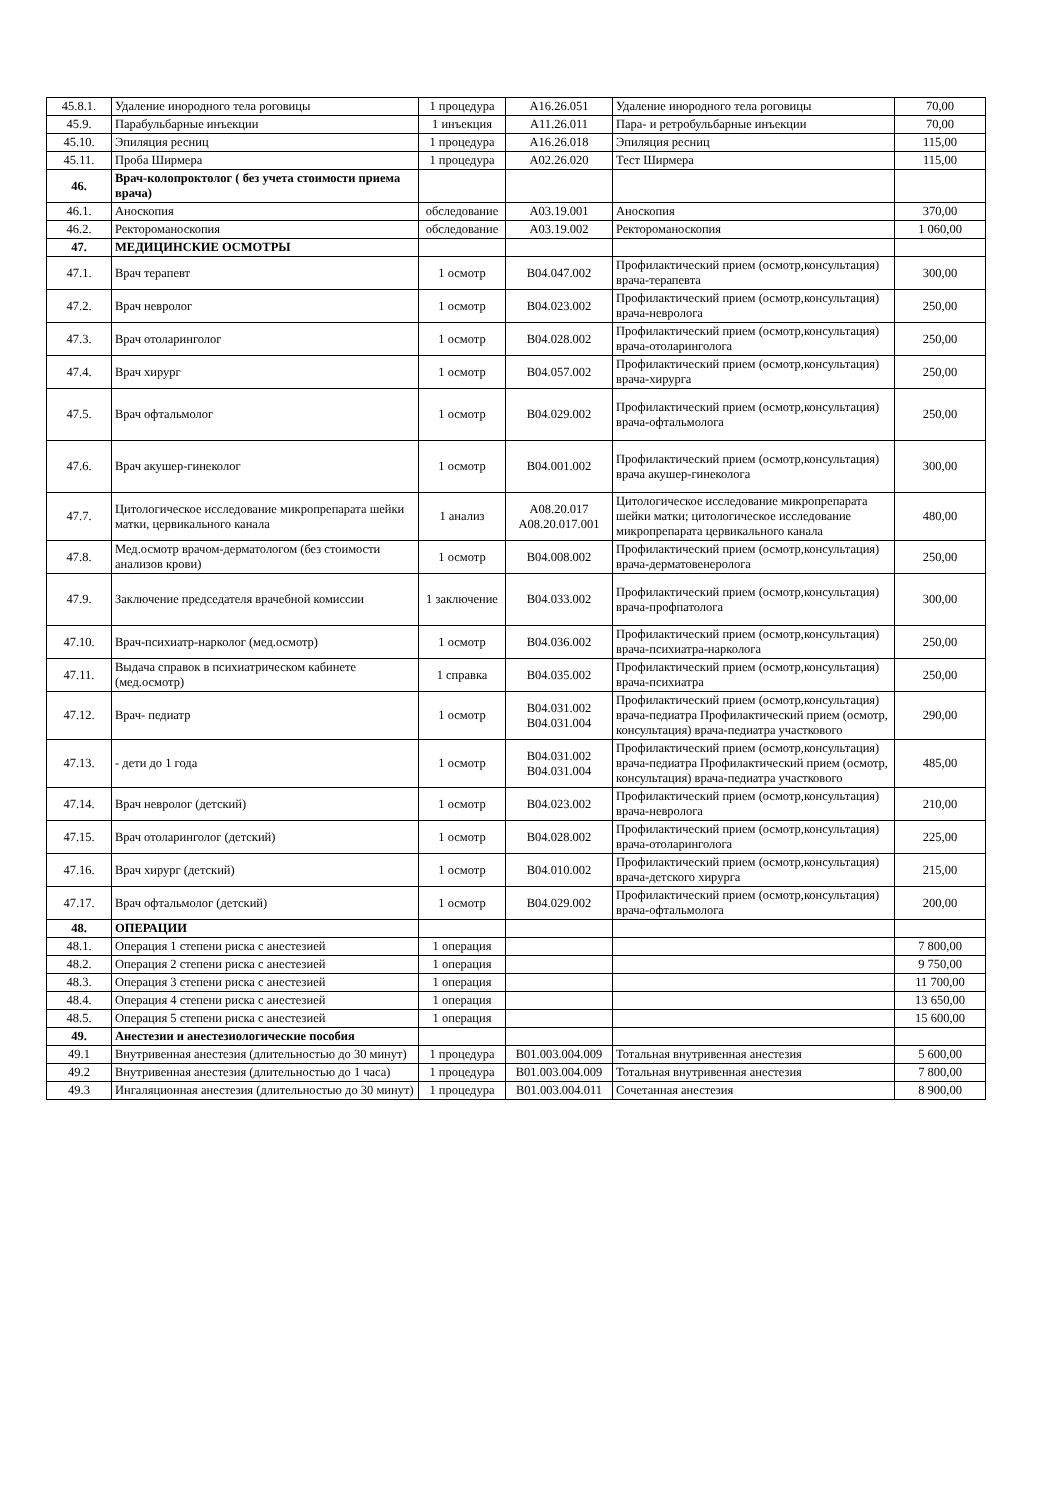| 45.8.1. | Удаление инородного тела роговицы | 1 процедура | A16.26.051 | Удаление инородного тела роговицы | 70,00 |
| 45.9. | Парабульбарные инъекции | 1 инъекция | A11.26.011 | Пара- и ретробульбарные инъекции | 70,00 |
| 45.10. | Эпиляция ресниц | 1 процедура | A16.26.018 | Эпиляция ресниц | 115,00 |
| 45.11. | Проба Ширмера | 1 процедура | A02.26.020 | Тест Ширмера | 115,00 |
| 46. | Врач-колопроктолог ( без учета стоимости приема врача) | | | | |
| 46.1. | Аноскопия | обследование | A03.19.001 | Аноскопия | 370,00 |
| 46.2. | Ректороманоскопия | обследование | A03.19.002 | Ректороманоскопия | 1 060,00 |
| 47. | МЕДИЦИНСКИЕ ОСМОТРЫ | | | | |
| 47.1. | Врач терапевт | 1 осмотр | B04.047.002 | Профилактический прием (осмотр,консультация) врача-терапевта | 300,00 |
| 47.2. | Врач невролог | 1 осмотр | B04.023.002 | Профилактический прием (осмотр,консультация) врача-невролога | 250,00 |
| 47.3. | Врач отоларинголог | 1 осмотр | B04.028.002 | Профилактический прием (осмотр,консультация) врача-отоларинголога | 250,00 |
| 47.4. | Врач хирург | 1 осмотр | B04.057.002 | Профилактический прием (осмотр,консультация) врача-хирурга | 250,00 |
| 47.5. | Врач офтальмолог | 1 осмотр | B04.029.002 | Профилактический прием (осмотр,консультация) врача-офтальмолога | 250,00 |
| 47.6. | Врач акушер-гинеколог | 1 осмотр | B04.001.002 | Профилактический прием (осмотр,консультация) врача акушер-гинеколога | 300,00 |
| 47.7. | Цитологическое исследование микропрепарата шейки матки, цервикального канала | 1 анализ | A08.20.017 A08.20.017.001 | Цитологическое исследование микропрепарата шейки матки; цитологическое исследование микропрепарата цервикального канала | 480,00 |
| 47.8. | Мед.осмотр врачом-дерматологом (без стоимости анализов крови) | 1 осмотр | B04.008.002 | Профилактический прием (осмотр,консультация) врача-дерматовенеролога | 250,00 |
| 47.9. | Заключение председателя врачебной комиссии | 1 заключение | B04.033.002 | Профилактический прием (осмотр,консультация) врача-профпатолога | 300,00 |
| 47.10. | Врач-психиатр-нарколог (мед.осмотр) | 1 осмотр | B04.036.002 | Профилактический прием (осмотр,консультация) врача-психиатра-нарколога | 250,00 |
| 47.11. | Выдача справок в психиатрическом кабинете (мед.осмотр) | 1 справка | B04.035.002 | Профилактический прием (осмотр,консультация) врача-психиатра | 250,00 |
| 47.12. | Врач- педиатр | 1 осмотр | B04.031.002 B04.031.004 | Профилактический прием (осмотр,консультация) врача-педиатра Профилактический прием (осмотр, консультация) врача-педиатра участкового | 290,00 |
| 47.13. | - дети до 1 года | 1 осмотр | B04.031.002 B04.031.004 | Профилактический прием (осмотр,консультация) врача-педиатра Профилактический прием (осмотр, консультация) врача-педиатра участкового | 485,00 |
| 47.14. | Врач невролог (детский) | 1 осмотр | B04.023.002 | Профилактический прием (осмотр,консультация) врача-невролога | 210,00 |
| 47.15. | Врач отоларинголог (детский) | 1 осмотр | B04.028.002 | Профилактический прием (осмотр,консультация) врача-отоларинголога | 225,00 |
| 47.16. | Врач хирург (детский) | 1 осмотр | B04.010.002 | Профилактический прием (осмотр,консультация) врача-детского хирурга | 215,00 |
| 47.17. | Врач офтальмолог (детский) | 1 осмотр | B04.029.002 | Профилактический прием (осмотр,консультация) врача-офтальмолога | 200,00 |
| 48. | ОПЕРАЦИИ | | | | |
| 48.1. | Операция 1 степени риска с анестезией | 1 операция | | | 7 800,00 |
| 48.2. | Операция 2 степени риска с анестезией | 1 операция | | | 9 750,00 |
| 48.3. | Операция 3 степени риска с анестезией | 1 операция | | | 11 700,00 |
| 48.4. | Операция 4 степени риска с анестезией | 1 операция | | | 13 650,00 |
| 48.5. | Операция 5 степени риска с анестезией | 1 операция | | | 15 600,00 |
| 49. | Анестезии и анестезиологические пособия | | | | |
| 49.1 | Внутривенная анестезия (длительностью до 30 минут) | 1 процедура | B01.003.004.009 | Тотальная внутривенная анестезия | 5 600,00 |
| 49.2 | Внутривенная анестезия (длительностью до 1 часа) | 1 процедура | B01.003.004.009 | Тотальная внутривенная анестезия | 7 800,00 |
| 49.3 | Ингаляционная анестезия (длительностью до 30 минут) | 1 процедура | B01.003.004.011 | Сочетанная анестезия | 8 900,00 |